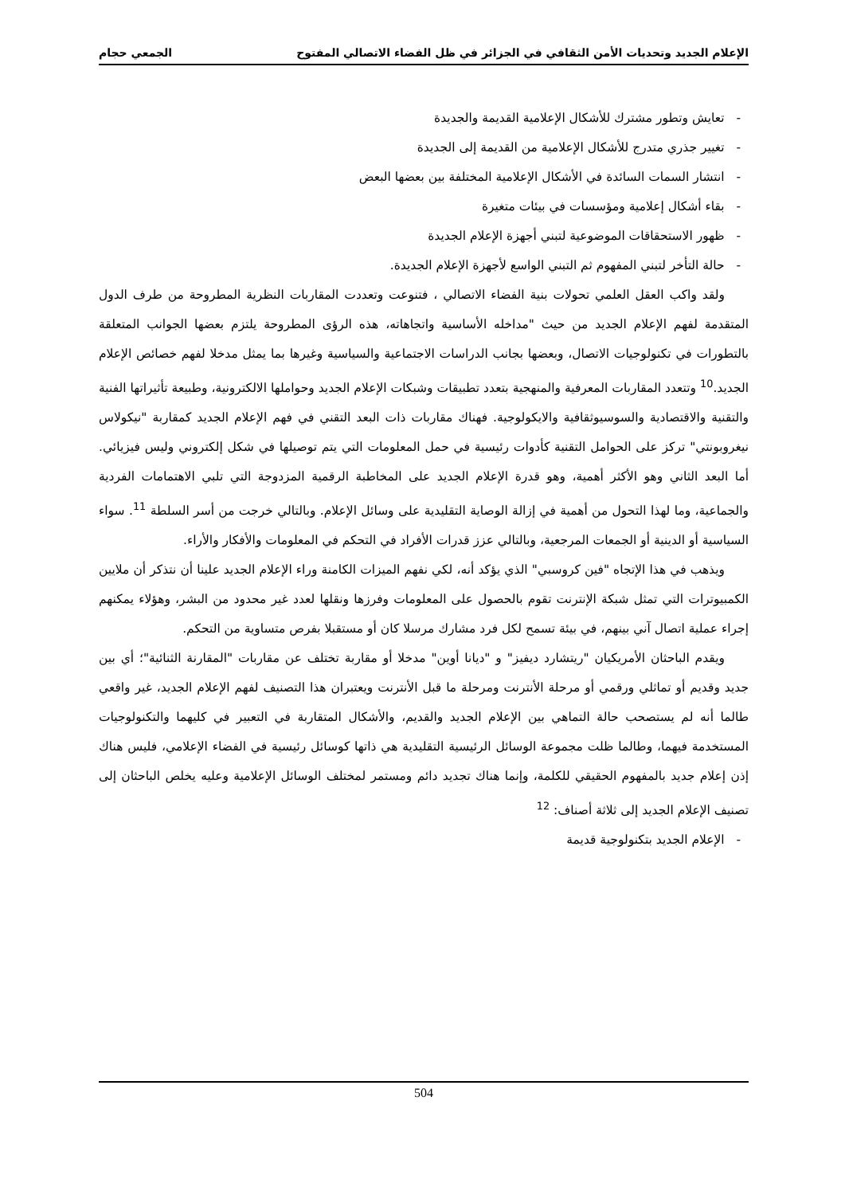الإعلام الجديد وتحديات الأمن الثقافي في الجزائر في ظل الفضاء الاتصالي المفتوح الجمعي حجام
- تعايش وتطور مشترك للأشكال الإعلامية القديمة والجديدة
- تغيير جذري متدرج للأشكال الإعلامية من القديمة إلى الجديدة
- انتشار السمات السائدة في الأشكال الإعلامية المختلفة بين بعضها البعض
- بقاء أشكال إعلامية ومؤسسات في بيئات متغيرة
- ظهور الاستحقاقات الموضوعية لتبني أجهزة الإعلام الجديدة
- حالة التأخر لتبني المفهوم ثم التبني الواسع لأجهزة الإعلام الجديدة.
ولقد واكب العقل العلمي تحولات بنية الفضاء الاتصالي ، فتنوعت وتعددت المقاربات النظرية المطروحة من طرف الدول المتقدمة لفهم الإعلام الجديد من حيث "مداخله الأساسية واتجاهاته، هذه الرؤى المطروحة يلتزم بعضها الجوانب المتعلقة بالتطورات في تكنولوجيات الاتصال، وبعضها بجانب الدراسات الاجتماعية والسياسية وغيرها بما يمثل مدخلا لفهم خصائص الإعلام الجديد.<sup>10</sup> وتتعدد المقاربات المعرفية والمنهجية بتعدد تطبيقات وشبكات الإعلام الجديد وحواملها الالكترونية، وطبيعة تأثيراتها الفنية والتقنية والاقتصادية والسوسيوثقافية والايكولوجية. فهناك مقاربات ذات البعد التقني في فهم الإعلام الجديد كمقاربة "نيكولاس نيغروبونتي" تركز على الحوامل التقنية كأدوات رئيسية في حمل المعلومات التي يتم توصيلها في شكل إلكتروني وليس فيزيائي. أما البعد الثاني وهو الأكثر أهمية، وهو قدرة الإعلام الجديد على المخاطبة الرقمية المزدوجة التي تلبي الاهتمامات الفردية والجماعية، وما لهذا التحول من أهمية في إزالة الوصاية التقليدية على وسائل الإعلام. وبالتالي خرجت من أسر السلطة <sup>11</sup>. سواء السياسية أو الدينية أو الجمعات المرجعية، وبالتالي عزز قدرات الأفراد في التحكم في المعلومات والأفكار والأراء.
ويذهب في هذا الإتجاه "فين كروسبي" الذي يؤكد أنه، لكي نفهم الميزات الكامنة وراء الإعلام الجديد علينا أن نتذكر أن ملايين الكمبيوترات التي تمثل شبكة الإنترنت تقوم بالحصول على المعلومات وفرزها ونقلها لعدد غير محدود من البشر، وهؤلاء يمكنهم إجراء عملية اتصال آني بينهم، في بيئة تسمح لكل فرد مشارك مرسلا كان أو مستقبلا بفرص متساوية من التحكم.
ويقدم الباحثان الأمريكيان "ريتشارد ديفيز" و "ديانا أوين" مدخلا أو مقاربة تختلف عن مقاربات "المقارنة الثنائية"؛ أي بين جديد وقديم أو تماثلي ورقمي أو مرحلة الأنترنت ومرحلة ما قبل الأنترنت ويعتبران هذا التصنيف لفهم الإعلام الجديد، غير واقعي طالما أنه لم يستصحب حالة التماهي بين الإعلام الجديد والقديم، والأشكال المتقاربة في التعبير في كليهما والتكنولوجيات المستخدمة فيهما، وطالما ظلت مجموعة الوسائل الرئيسية التقليدية هي ذاتها كوسائل رئيسية في الفضاء الإعلامي، فليس هناك إذن إعلام جديد بالمفهوم الحقيقي للكلمة، وإنما هناك تجديد دائم ومستمر لمختلف الوسائل الإعلامية وعليه يخلص الباحثان إلى تصنيف الإعلام الجديد إلى ثلاثة أصناف: <sup>12</sup>
- الإعلام الجديد بتكنولوجية قديمة
504